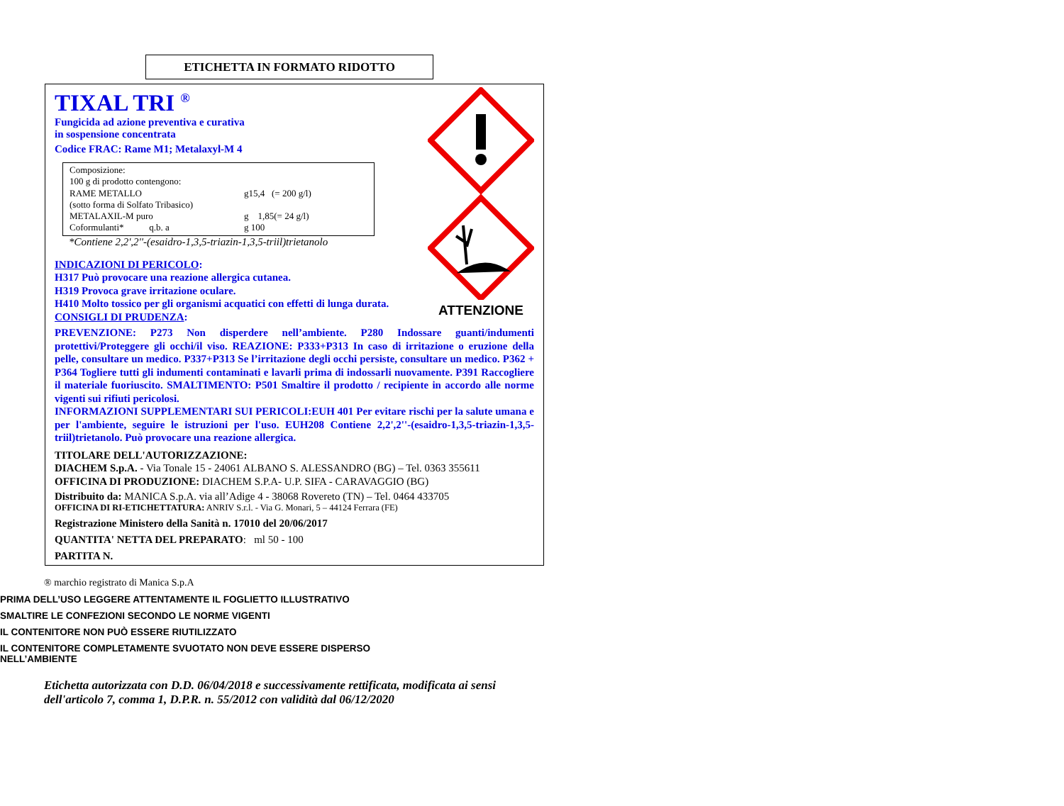ETICHETTA IN FORMATO RIDOTTO
ATTENZIONE
TIXAL TRI <sup>®</sup>
Fungicida ad azione preventiva e curativa
in sospensione concentrata
Codice FRAC: Rame M1; Metalaxyl-M 4
Composizione:
100 g di prodotto contengono:
| RAME METALLO | g15,4 (= 200 g/l) |
| (sotto forma di Solfato Tribasico) | |
| METALAXIL-M puro | g 1,85(= 24 g/l) |
| Coformulanti* q.b. a | g 100 |
*Contiene 2,2',2''-(esaidro-1,3,5-triazin-1,3,5-triil)trietanolo
INDICAZIONI DI PERICOLO:
H317 Può provocare una reazione allergica cutanea.
H319 Provoca grave irritazione oculare.
H410 Molto tossico per gli organismi acquatici con effetti di lunga durata.
CONSIGLI DI PRUDENZA:
PREVENZIONE: P273 Non disperdere nell’ambiente. P280 Indossare guanti/indumenti protettivi/Proteggere gli occhi/il viso. REAZIONE: P333+P313 In caso di irritazione o eruzione della pelle, consultare un medico. P337+P313 Se l’irritazione degli occhi persiste, consultare un medico. P362 + P364 Togliere tutti gli indumenti contaminati e lavarli prima di indossarli nuovamente. P391 Raccogliere il materiale fuoriuscito. SMALTIMENTO: P501 Smaltire il prodotto / recipiente in accordo alle norme vigenti sui rifiuti pericolosi.
INFORMAZIONI SUPPLEMENTARI SUI PERICOLI:EUH 401 Per evitare rischi per la salute umana e per l'ambiente, seguire le istruzioni per l'uso. EUH208 Contiene 2,2',2''-(esaidro-1,3,5-triazin-1,3,5-triil)trietanolo. Può provocare una reazione allergica.
TITOLARE DELL'AUTORIZZAZIONE:
DIACHEM S.p.A. - Via Tonale 15 - 24061 ALBANO S. ALESSANDRO (BG) – Tel. 0363 355611
OFFICINA DI PRODUZIONE: DIACHEM S.P.A- U.P. SIFA - CARAVAGGIO (BG)
Distribuito da: MANICA S.p.A. via all’Adige 4 - 38068 Rovereto (TN) – Tel. 0464 433705
OFFICINA DI RI-ETICHETTATURA: ANRIV S.r.l. - Via G. Monari, 5 – 44124 Ferrara (FE)
Registrazione Ministero della Sanità n. 17010 del 20/06/2017
QUANTITA' NETTA DEL PREPARATO: ml 50 - 100
PARTITA N.
® marchio registrato di Manica S.p.A
PRIMA DELL’USO LEGGERE ATTENTAMENTE IL FOGLIETTO ILLUSTRATIVO
SMALTIRE LE CONFEZIONI SECONDO LE NORME VIGENTI
IL CONTENITORE NON PUÒ ESSERE RIUTILIZZATO
IL CONTENITORE COMPLETAMENTE SVUOTATO NON DEVE ESSERE DISPERSO
NELL’AMBIENTE
Etichetta autorizzata con D.D. 06/04/2018 e successivamente rettificata, modificata ai sensi
dell'articolo 7, comma 1, D.P.R. n. 55/2012 con validità dal 06/12/2020